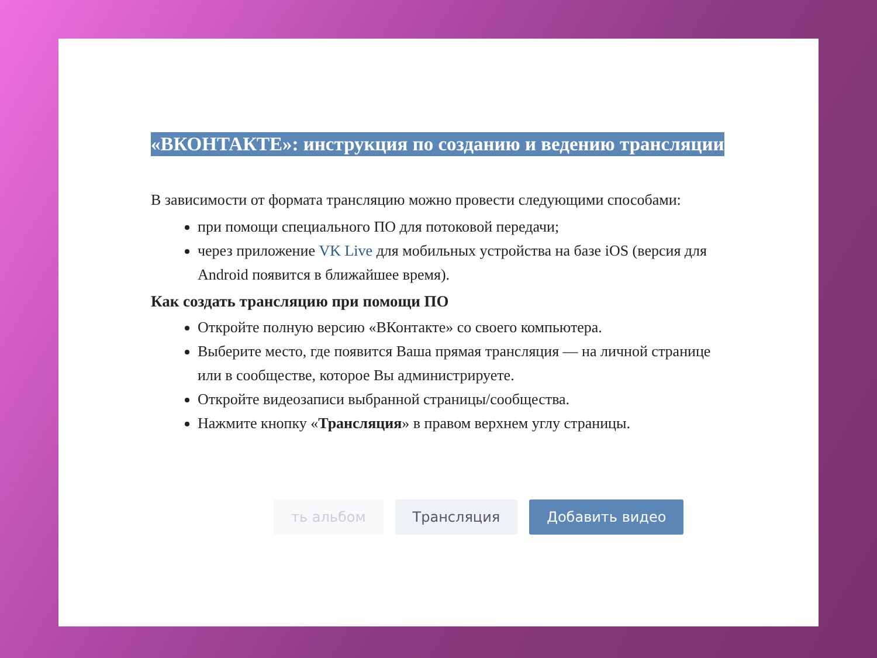«ВКОНТАКТЕ»: инструкция по созданию и ведению трансляции
В зависимости от формата трансляцию можно провести следующими способами:
при помощи специального ПО для потоковой передачи;
через приложение VK Live для мобильных устройства на базе iOS (версия для Android появится в ближайшее время).
Как создать трансляцию при помощи ПО
Откройте полную версию «ВКонтакте» со своего компьютера.
Выберите место, где появится Ваша прямая трансляция — на личной странице или в сообществе, которое Вы администрируете.
Откройте видеозаписи выбранной страницы/сообщества.
Нажмите кнопку «Трансляция» в правом верхнем углу страницы.
ть альбом Трансляция Добавить видео